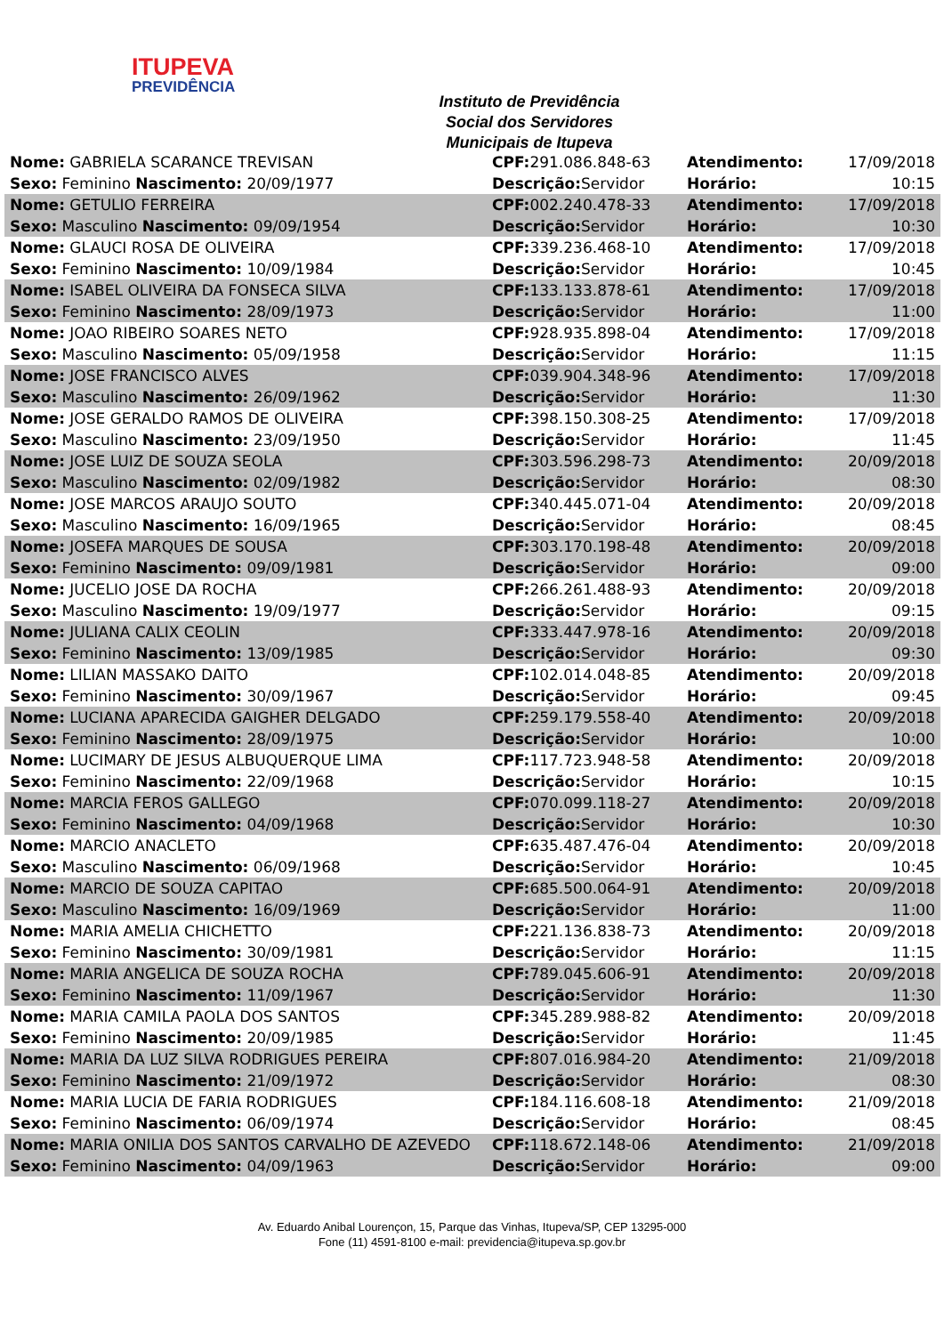ITUPEVA
PREVIDÊNCIA
Instituto de Previdência Social dos Servidores Municipais de Itupeva
| Nome: GABRIELA SCARANCE TREVISAN | CPF: 291.086.848-63 | Atendimento: | 17/09/2018 |
| Sexo: Feminino Nascimento: 20/09/1977 | Descrição: Servidor | Horário: | 10:15 |
| Nome: GETULIO FERREIRA | CPF: 002.240.478-33 | Atendimento: | 17/09/2018 |
| Sexo: Masculino Nascimento: 09/09/1954 | Descrição: Servidor | Horário: | 10:30 |
| Nome: GLAUCI ROSA DE OLIVEIRA | CPF: 339.236.468-10 | Atendimento: | 17/09/2018 |
| Sexo: Feminino Nascimento: 10/09/1984 | Descrição: Servidor | Horário: | 10:45 |
| Nome: ISABEL OLIVEIRA DA FONSECA SILVA | CPF: 133.133.878-61 | Atendimento: | 17/09/2018 |
| Sexo: Feminino Nascimento: 28/09/1973 | Descrição: Servidor | Horário: | 11:00 |
| Nome: JOAO RIBEIRO SOARES NETO | CPF: 928.935.898-04 | Atendimento: | 17/09/2018 |
| Sexo: Masculino Nascimento: 05/09/1958 | Descrição: Servidor | Horário: | 11:15 |
| Nome: JOSE FRANCISCO ALVES | CPF: 039.904.348-96 | Atendimento: | 17/09/2018 |
| Sexo: Masculino Nascimento: 26/09/1962 | Descrição: Servidor | Horário: | 11:30 |
| Nome: JOSE GERALDO RAMOS DE OLIVEIRA | CPF: 398.150.308-25 | Atendimento: | 17/09/2018 |
| Sexo: Masculino Nascimento: 23/09/1950 | Descrição: Servidor | Horário: | 11:45 |
| Nome: JOSE LUIZ DE SOUZA SEOLA | CPF: 303.596.298-73 | Atendimento: | 20/09/2018 |
| Sexo: Masculino Nascimento: 02/09/1982 | Descrição: Servidor | Horário: | 08:30 |
| Nome: JOSE MARCOS ARAUJO SOUTO | CPF: 340.445.071-04 | Atendimento: | 20/09/2018 |
| Sexo: Masculino Nascimento: 16/09/1965 | Descrição: Servidor | Horário: | 08:45 |
| Nome: JOSEFA MARQUES DE SOUSA | CPF: 303.170.198-48 | Atendimento: | 20/09/2018 |
| Sexo: Feminino Nascimento: 09/09/1981 | Descrição: Servidor | Horário: | 09:00 |
| Nome: JUCELIO JOSE DA ROCHA | CPF: 266.261.488-93 | Atendimento: | 20/09/2018 |
| Sexo: Masculino Nascimento: 19/09/1977 | Descrição: Servidor | Horário: | 09:15 |
| Nome: JULIANA CALIX CEOLIN | CPF: 333.447.978-16 | Atendimento: | 20/09/2018 |
| Sexo: Feminino Nascimento: 13/09/1985 | Descrição: Servidor | Horário: | 09:30 |
| Nome: LILIAN MASSAKO DAITO | CPF: 102.014.048-85 | Atendimento: | 20/09/2018 |
| Sexo: Feminino Nascimento: 30/09/1967 | Descrição: Servidor | Horário: | 09:45 |
| Nome: LUCIANA APARECIDA GAIGHER DELGADO | CPF: 259.179.558-40 | Atendimento: | 20/09/2018 |
| Sexo: Feminino Nascimento: 28/09/1975 | Descrição: Servidor | Horário: | 10:00 |
| Nome: LUCIMARY DE JESUS ALBUQUERQUE LIMA | CPF: 117.723.948-58 | Atendimento: | 20/09/2018 |
| Sexo: Feminino Nascimento: 22/09/1968 | Descrição: Servidor | Horário: | 10:15 |
| Nome: MARCIA FEROS GALLEGO | CPF: 070.099.118-27 | Atendimento: | 20/09/2018 |
| Sexo: Feminino Nascimento: 04/09/1968 | Descrição: Servidor | Horário: | 10:30 |
| Nome: MARCIO ANACLETO | CPF: 635.487.476-04 | Atendimento: | 20/09/2018 |
| Sexo: Masculino Nascimento: 06/09/1968 | Descrição: Servidor | Horário: | 10:45 |
| Nome: MARCIO DE SOUZA CAPITAO | CPF: 685.500.064-91 | Atendimento: | 20/09/2018 |
| Sexo: Masculino Nascimento: 16/09/1969 | Descrição: Servidor | Horário: | 11:00 |
| Nome: MARIA AMELIA CHICHETTO | CPF: 221.136.838-73 | Atendimento: | 20/09/2018 |
| Sexo: Feminino Nascimento: 30/09/1981 | Descrição: Servidor | Horário: | 11:15 |
| Nome: MARIA ANGELICA DE SOUZA ROCHA | CPF: 789.045.606-91 | Atendimento: | 20/09/2018 |
| Sexo: Feminino Nascimento: 11/09/1967 | Descrição: Servidor | Horário: | 11:30 |
| Nome: MARIA CAMILA PAOLA DOS SANTOS | CPF: 345.289.988-82 | Atendimento: | 20/09/2018 |
| Sexo: Feminino Nascimento: 20/09/1985 | Descrição: Servidor | Horário: | 11:45 |
| Nome: MARIA DA LUZ SILVA RODRIGUES PEREIRA | CPF: 807.016.984-20 | Atendimento: | 21/09/2018 |
| Sexo: Feminino Nascimento: 21/09/1972 | Descrição: Servidor | Horário: | 08:30 |
| Nome: MARIA LUCIA DE FARIA RODRIGUES | CPF: 184.116.608-18 | Atendimento: | 21/09/2018 |
| Sexo: Feminino Nascimento: 06/09/1974 | Descrição: Servidor | Horário: | 08:45 |
| Nome: MARIA ONILIA DOS SANTOS CARVALHO DE AZEVEDO | CPF: 118.672.148-06 | Atendimento: | 21/09/2018 |
| Sexo: Feminino Nascimento: 04/09/1963 | Descrição: Servidor | Horário: | 09:00 |
Av. Eduardo Anibal Lourençon, 15, Parque das Vinhas, Itupeva/SP, CEP 13295-000
Fone (11) 4591-8100 e-mail: previdencia@itupeva.sp.gov.br